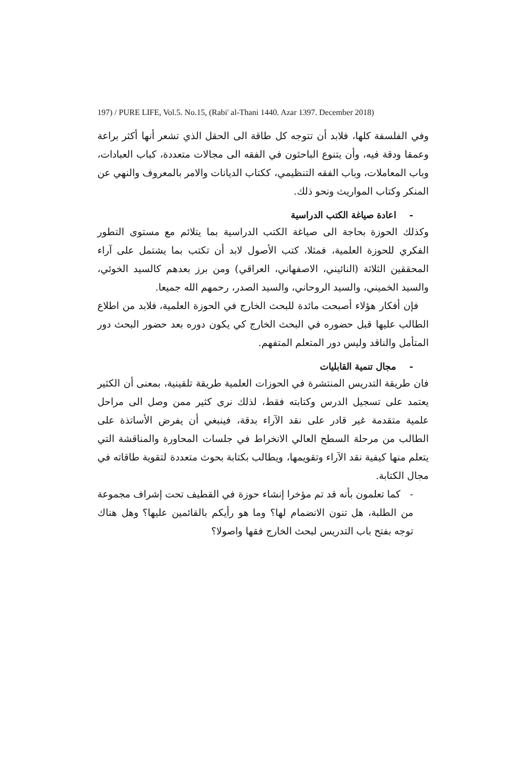197) / PURE LIFE, Vol.5. No.15, (Rabi' al-Thani 1440. Azar 1397. December 2018)
وفي الفلسفة كلها، فلابد أن تتوجه كل طاقة الى الحقل الذي تشعر أنها أكثر براعة وعمقا ودقة فيه، وأن يتنوع الباحثون في الفقه الى مجالات متعددة، كباب العبادات، وباب المعاملات، وباب الفقه التنظيمي، ككتاب الديانات والامر بالمعروف والنهي عن المنكر وكتاب المواريث ونحو ذلك.
- اعادة صياغة الكتب الدراسية
وكذلك الحوزة بحاجة الى صياغة الكتب الدراسية بما يتلائم مع مستوى التطور الفكري للحوزة العلمية، فمثلا، كتب الأصول لابد أن تكتب بما يشتمل على آراء المحققين الثلاثة (النائيني، الاصفهاني، العراقي) ومن برز بعدهم كالسيد الخوئي، والسيد الخميني، والسيد الروحاني، والسيد الصدر، رحمهم الله جميعا.
فإن أفكار هؤلاء أصبحت مائدة للبحث الخارج في الحوزة العلمية، فلابد من اطلاع الطالب عليها قبل حضوره في البحث الخارج كي يكون دوره بعد حضور البحث دور المتأمل والناقد وليس دور المتعلم المتفهم.
- مجال تنمية القابليات
فان طريقة التدريس المنتشرة في الحوزات العلمية طريقة تلقينية، بمعنى أن الكثير يعتمد على تسجيل الدرس وكتابته فقط، لذلك نرى كثير ممن وصل الى مراحل علمية متقدمة غير قادر على نقد الآراء بدقة، فينبغي أن يفرض الأساتذة على الطالب من مرحلة السطح العالي الانخراط في جلسات المحاورة والمناقشة التي يتعلم منها كيفية نقد الآراء وتقويمها، ويطالب بكتابة بحوث متعددة لتقوية طاقاته في مجال الكتابة.
- كما تعلمون بأنه قد تم مؤخرا إنشاء حوزة في القطيف تحت إشراف مجموعة من الطلبة، هل تنون الانضمام لها؟ وما هو رأيكم بالقائمين عليها؟ وهل هناك توجه بفتح باب التدريس لبحث الخارج فقها واصولا؟